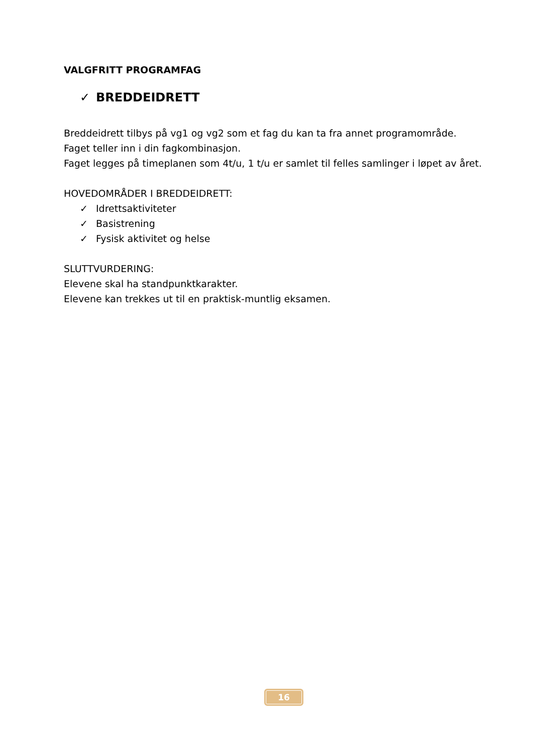VALGFRITT PROGRAMFAG
✓ BREDDEIDRETT
Breddeidrett tilbys på vg1 og vg2 som et fag du kan ta fra annet programområde.
Faget teller inn i din fagkombinasjon.
Faget legges på timeplanen som 4t/u, 1 t/u er samlet til felles samlinger i løpet av året.
HOVEDOMRÅDER I BREDDEIDRETT:
✓ Idrettsaktiviteter
✓ Basistrening
✓ Fysisk aktivitet og helse
SLUTTVURDERING:
Elevene skal ha standpunktkarakter.
Elevene kan trekkes ut til en praktisk-muntlig eksamen.
16